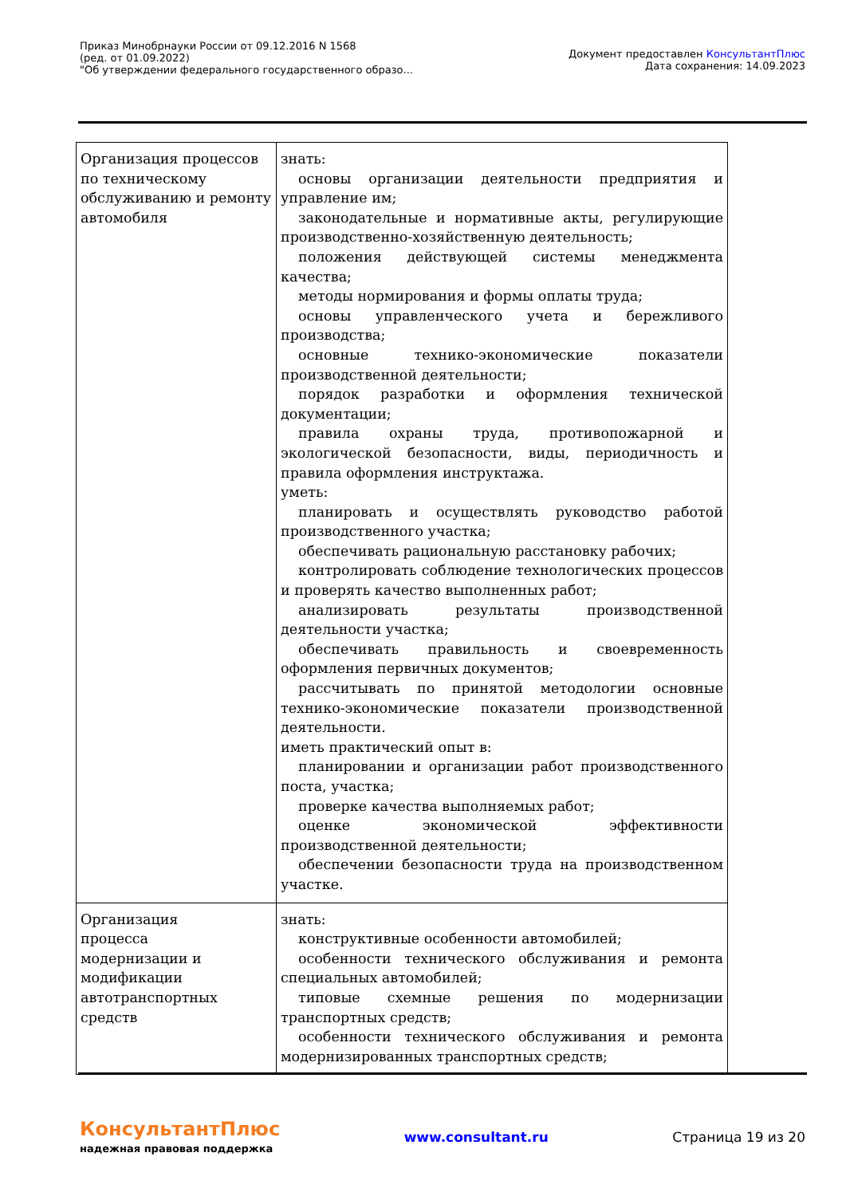Приказ Минобрнауки России от 09.12.2016 N 1568
(ред. от 01.09.2022)
"Об утверждении федерального государственного образо...
Документ предоставлен КонсультантПлюс
Дата сохранения: 14.09.2023
| Организация процессов по техническому обслуживанию и ремонту автомобиля | знать: основы организации деятельности предприятия и управление им; законодательные и нормативные акты, регулирующие производственно-хозяйственную деятельность; положения действующей системы менеджмента качества; методы нормирования и формы оплаты труда; основы управленческого учета и бережливого производства; основные технико-экономические показатели производственной деятельности; порядок разработки и оформления технической документации; правила охраны труда, противопожарной и экологической безопасности, виды, периодичность и правила оформления инструктажа. уметь: планировать и осуществлять руководство работой производственного участка; обеспечивать рациональную расстановку рабочих; контролировать соблюдение технологических процессов и проверять качество выполненных работ; анализировать результаты производственной деятельности участка; обеспечивать правильность и своевременность оформления первичных документов; рассчитывать по принятой методологии основные технико-экономические показатели производственной деятельности. иметь практический опыт в: планировании и организации работ производственного поста, участка; проверке качества выполняемых работ; оценке экономической эффективности производственной деятельности; обеспечении безопасности труда на производственном участке. |
| Организация процесса модернизации и модификации автотранспортных средств | знать: конструктивные особенности автомобилей; особенности технического обслуживания и ремонта специальных автомобилей; типовые схемные решения по модернизации транспортных средств; особенности технического обслуживания и ремонта модернизированных транспортных средств; |
КонсультантПлюс
надежная правовая поддержка
www.consultant.ru Страница 19 из 20